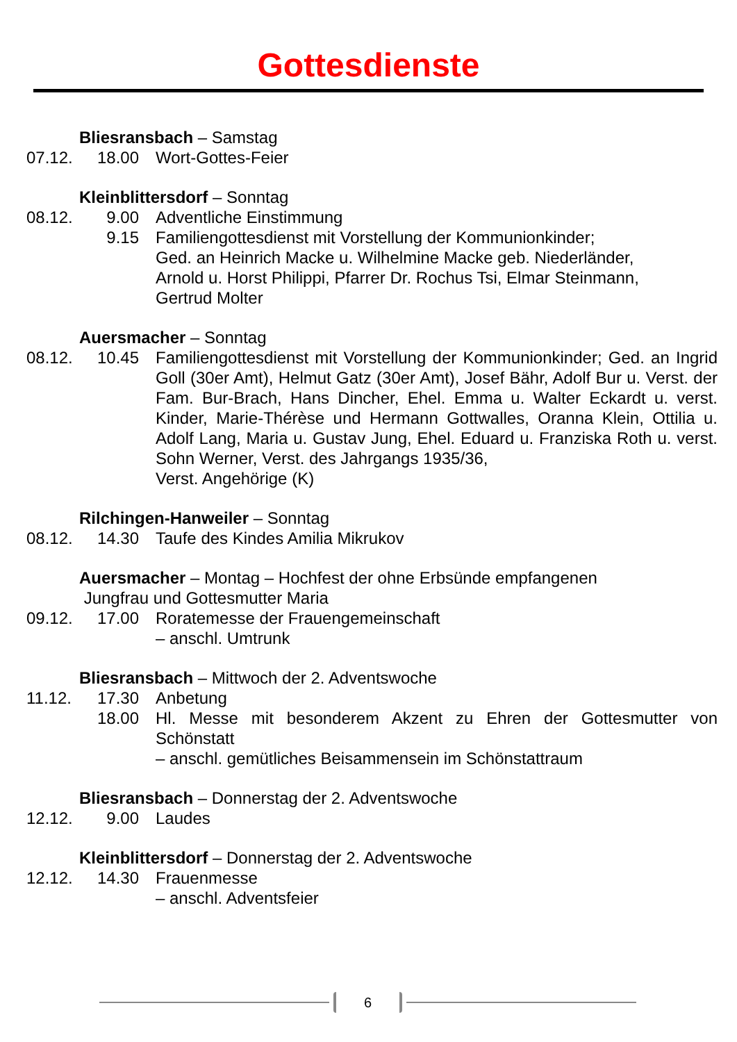Gottesdienste
Bliesransbach – Samstag
07.12. 18.00 Wort-Gottes-Feier
Kleinblittersdorf – Sonntag
08.12. 9.00 Adventliche Einstimmung
9.15 Familiengottesdienst mit Vorstellung der Kommunionkinder;
Ged. an Heinrich Macke u. Wilhelmine Macke geb. Niederländer,
Arnold u. Horst Philippi, Pfarrer Dr. Rochus Tsi, Elmar Steinmann,
Gertrud Molter
Auersmacher – Sonntag
08.12. 10.45 Familiengottesdienst mit Vorstellung der Kommunionkinder; Ged. an Ingrid Goll (30er Amt), Helmut Gatz (30er Amt), Josef Bähr, Adolf Bur u. Verst. der Fam. Bur-Brach, Hans Dincher, Ehel. Emma u. Walter Eckardt u. verst. Kinder, Marie-Thérèse und Hermann Gottwalles, Oranna Klein, Ottilia u. Adolf Lang, Maria u. Gustav Jung, Ehel. Eduard u. Franziska Roth u. verst. Sohn Werner, Verst. des Jahrgangs 1935/36,
Verst. Angehörige (K)
Rilchingen-Hanweiler – Sonntag
08.12. 14.30 Taufe des Kindes Amilia Mikrukov
Auersmacher – Montag – Hochfest der ohne Erbsünde empfangenen
Jungfrau und Gottesmutter Maria
09.12. 17.00 Roratemesse der Frauengemeinschaft
– anschl. Umtrunk
Bliesransbach – Mittwoch der 2. Adventswoche
11.12. 17.30 Anbetung
18.00 Hl. Messe mit besonderem Akzent zu Ehren der Gottesmutter von Schönstatt
– anschl. gemütliches Beisammensein im Schönstattraum
Bliesransbach – Donnerstag der 2. Adventswoche
12.12. 9.00 Laudes
Kleinblittersdorf – Donnerstag der 2. Adventswoche
12.12. 14.30 Frauenmesse
– anschl. Adventsfeier
6